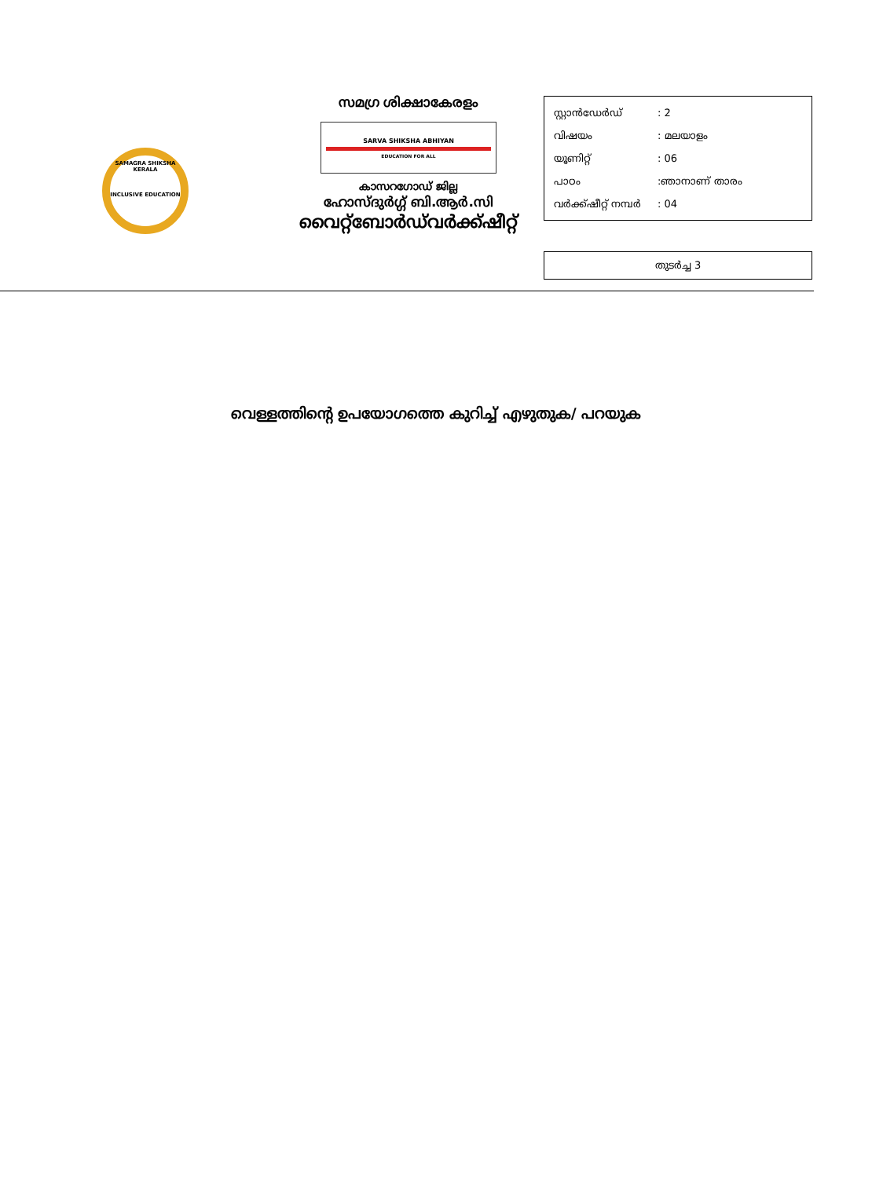SAMAGRA SHIKSHA KERALA
INCLUSIVE EDUCATION
സമഗ്ര ശിക്ഷാകേരളം
SARVA SHIKSHA ABHIYAN
EDUCATION FOR ALL
കാസറഗോഡ് ജില്ല
ഹോസ്ദുർഗ്ഗ് ബി.ആർ.സി
വൈറ്റ്ബോർഡ്‌വർക്ക്ഷീറ്റ്
സ്റ്റാൻഡേർഡ്: 2
വിഷയം: മലയാളം
യൂണിറ്റ്: 06
പാഠം:ഞാനാണ് താരം
വർക്ക്ഷീറ്റ് നമ്പർ: 04
തുടർച്ച 3
വെള്ളത്തിന്റെ ഉപയോഗത്തെ കുറിച്ച് എഴുതുക/ പറയുക